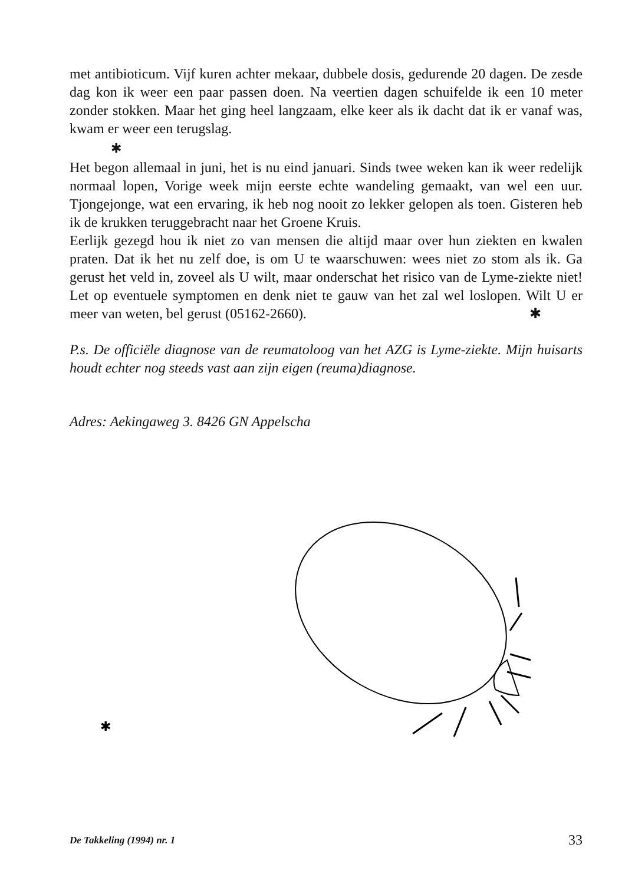met antibioticum. Vijf kuren achter mekaar, dubbele dosis, gedurende 20 dagen. De zesde dag kon ik weer een paar passen doen. Na veertien dagen schuifelde ik een 10 meter zonder stokken. Maar het ging heel langzaam, elke keer als ik dacht dat ik er vanaf was, kwam er weer een terugslag.
✱
Het begon allemaal in juni, het is nu eind januari. Sinds twee weken kan ik weer redelijk normaal lopen, Vorige week mijn eerste echte wandeling gemaakt, van wel een uur. Tjongejonge, wat een ervaring, ik heb nog nooit zo lekker gelopen als toen. Gisteren heb ik de krukken teruggebracht naar het Groene Kruis.
Eerlijk gezegd hou ik niet zo van mensen die altijd maar over hun ziekten en kwalen praten. Dat ik het nu zelf doe, is om U te waarschuwen: wees niet zo stom als ik. Ga gerust het veld in, zoveel als U wilt, maar onderschat het risico van de Lyme-ziekte niet! Let op eventuele symptomen en denk niet te gauw van het zal wel loslopen. Wilt U er meer van weten, bel gerust (05162-2660). ✱
P.s. De officiële diagnose van de reumatoloog van het AZG is Lyme-ziekte. Mijn huisarts houdt echter nog steeds vast aan zijn eigen (reuma)diagnose.
Adres: Aekingaweg 3. 8426 GN Appelscha
✱
De Takkeling (1994) nr. 1 33